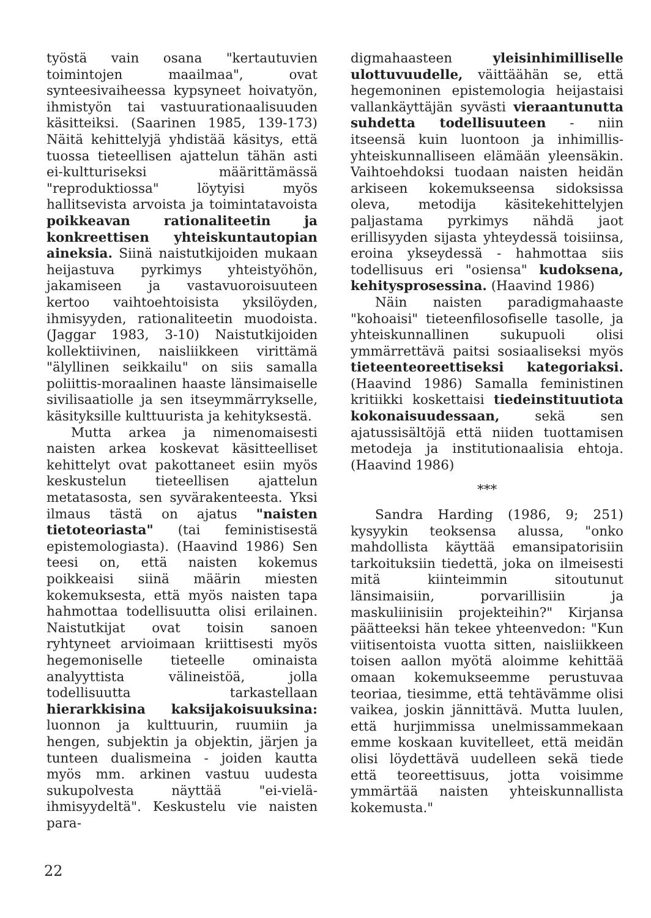työstä vain osana "kertautuvien toimintojen maailmaa", ovat synteesivaiheessa kypsyneet hoivatyön, ihmistyön tai vastuurationaalisuuden käsitteiksi. (Saarinen 1985, 139-173) Näitä kehittelyjä yhdistää käsitys, että tuossa tieteellisen ajattelun tähän asti ei-kultturiseksi määrittämässä "reproduktiossa" löytyisi myös hallitsevista arvoista ja toimintatavoista poikkeavan rationaliteetin ja konkreettisen yhteiskuntautopian aineksia. Siinä naistutkijoiden mukaan heijastuva pyrkimys yhteistyöhön, jakamiseen ja vastavuoroisuuteen kertoo vaihtoehtoisista yksilöyden, ihmisyyden, rationaliteetin muodoista. (Jaggar 1983, 3-10) Naistutkijoiden kollektiivinen, naisliikkeen virittämä "älyllinen seikkailu" on siis samalla poliittis-moraalinen haaste länsimaiselle sivilisaatiolle ja sen itseymmärrykselle, käsityksille kulttuurista ja kehityksestä.
Mutta arkea ja nimenomaisesti naisten arkea koskevat käsitteelliset kehittelyt ovat pakottaneet esiin myös keskustelun tieteellisen ajattelun metatasosta, sen syvärakenteesta. Yksi ilmaus tästä on ajatus "naisten tietoteoriasta" (tai feministisestä epistemologiasta). (Haavind 1986) Sen teesi on, että naisten kokemus poikkeaisi siinä määrin miesten kokemuksesta, että myös naisten tapa hahmottaa todellisuutta olisi erilainen. Naistutkijat ovat toisin sanoen ryhtyneet arvioimaan kriittisesti myös hegemoniselle tieteelle ominaista analyyttista välineistöä, jolla todellisuutta tarkastellaan hierarkkisina kaksijakoisuuksina: luonnon ja kulttuurin, ruumiin ja hengen, subjektin ja objektin, järjen ja tunteen dualismeina - joiden kautta myös mm. arkinen vastuu uudesta sukupolvesta näyttää "ei-vielä-ihmisyydeltä". Keskustelu vie naisten para-
digmahaasteen yleisinhimilliselle ulottuvuudelle, väittäähän se, että hegemoninen epistemologia heijastaisi vallankäyttäjän syvästi vieraantunutta suhdetta todellisuuteen - niin itseensä kuin luontoon ja inhimillis-yhteiskunnalliseen elämään yleensäkin. Vaihtoehdoksi tuodaan naisten heidän arkiseen kokemukseensa sidoksissa oleva, metodija käsitekehittelyjen paljastama pyrkimys nähdä jaot erillisyyden sijasta yhteydessä toisiinsa, eroina ykseydessä - hahmottaa siis todellisuus eri "osiensa" kudoksena, kehitysprosessina. (Haavind 1986)
Näin naisten paradigmahaaste "kohoaisi" tieteenfilosofiselle tasolle, ja yhteiskunnallinen sukupuoli olisi ymmärrettävä paitsi sosiaaliseksi myös tieteenteoreettiseksi kategoriaksi. (Haavind 1986) Samalla feministinen kritiikki koskettaisi tiedeinstituutiota kokonaisuudessaan, sekä sen ajatussisältöjä että niiden tuottamisen metodeja ja institutionaalisia ehtoja. (Haavind 1986)
***
Sandra Harding (1986, 9; 251) kysyykin teoksensa alussa, "onko mahdollista käyttää emansipatorisiin tarkoituksiin tiedettä, joka on ilmeisesti mitä kiinteimmin sitoutunut länsimaisiin, porvarillisiin ja maskuliinisiin projekteihin?" Kirjansa päätteeksi hän tekee yhteenvedon: "Kun viitisentoista vuotta sitten, naisliikkeen toisen aallon myötä aloimme kehittää omaan kokemukseemme perustuvaa teoriaa, tiesimme, että tehtävämme olisi vaikea, joskin jännittävä. Mutta luulen, että hurjimmissa unelmissammekaan emme koskaan kuvitelleet, että meidän olisi löydettävä uudelleen sekä tiede että teoreettisuus, jotta voisimme ymmärtää naisten yhteiskunnallista kokemusta."
22